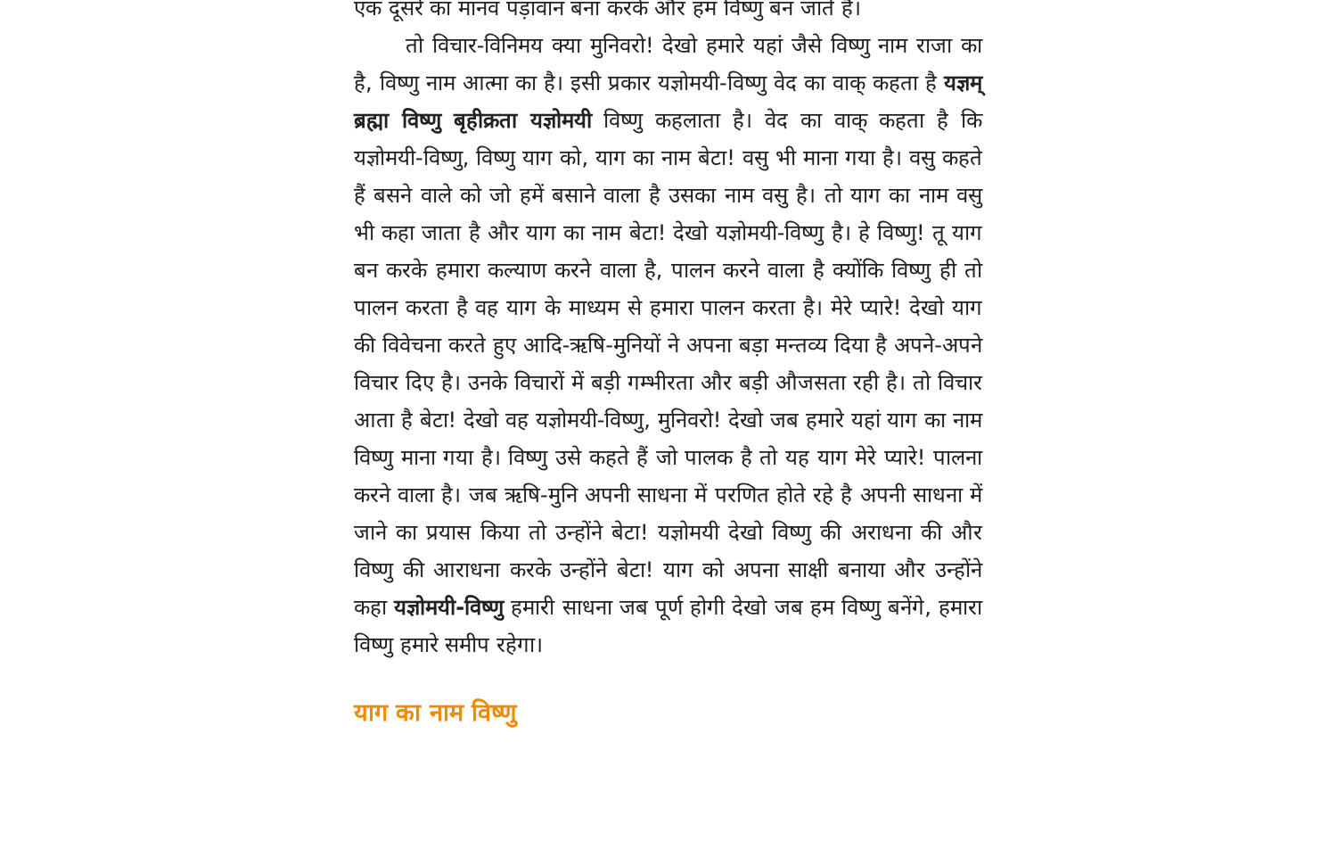एक दूसरे का मानव पड़ावान बना करके और हम विष्णु बन जाते हैं।
तो विचार-विनिमय क्या मुनिवरो! देखो हमारे यहां जैसे विष्णु नाम राजा का है, विष्णु नाम आत्मा का है। इसी प्रकार यज्ञोमयी-विष्णु वेद का वाक् कहता है यज्ञम् ब्रह्मा विष्णु बृहीक्रता यज्ञोमयी विष्णु कहलाता है। वेद का वाक् कहता है कि यज्ञोमयी-विष्णु, विष्णु याग को, याग का नाम बेटा! वसु भी माना गया है। वसु कहते हैं बसने वाले को जो हमें बसाने वाला है उसका नाम वसु है। तो याग का नाम वसु भी कहा जाता है और याग का नाम बेटा! देखो यज्ञोमयी-विष्णु है। हे विष्णु! तू याग बन करके हमारा कल्याण करने वाला है, पालन करने वाला है क्योंकि विष्णु ही तो पालन करता है वह याग के माध्यम से हमारा पालन करता है। मेरे प्यारे! देखो याग की विवेचना करते हुए आदि-ऋषि-मुनियों ने अपना बड़ा मन्तव्य दिया है अपने-अपने विचार दिए है। उनके विचारों में बड़ी गम्भीरता और बड़ी औजसता रही है। तो विचार आता है बेटा! देखो वह यज्ञोमयी-विष्णु, मुनिवरो! देखो जब हमारे यहां याग का नाम विष्णु माना गया है। विष्णु उसे कहते हैं जो पालक है तो यह याग मेरे प्यारे! पालना करने वाला है। जब ऋषि-मुनि अपनी साधना में परणित होते रहे है अपनी साधना में जाने का प्रयास किया तो उन्होंने बेटा! यज्ञोमयी देखो विष्णु की अराधना की और विष्णु की आराधना करके उन्होंने बेटा! याग को अपना साक्षी बनाया और उन्होंने कहा यज्ञोमयी-विष्णु हमारी साधना जब पूर्ण होगी देखो जब हम विष्णु बनेंगे, हमारा विष्णु हमारे समीप रहेगा।
याग का नाम विष्णु